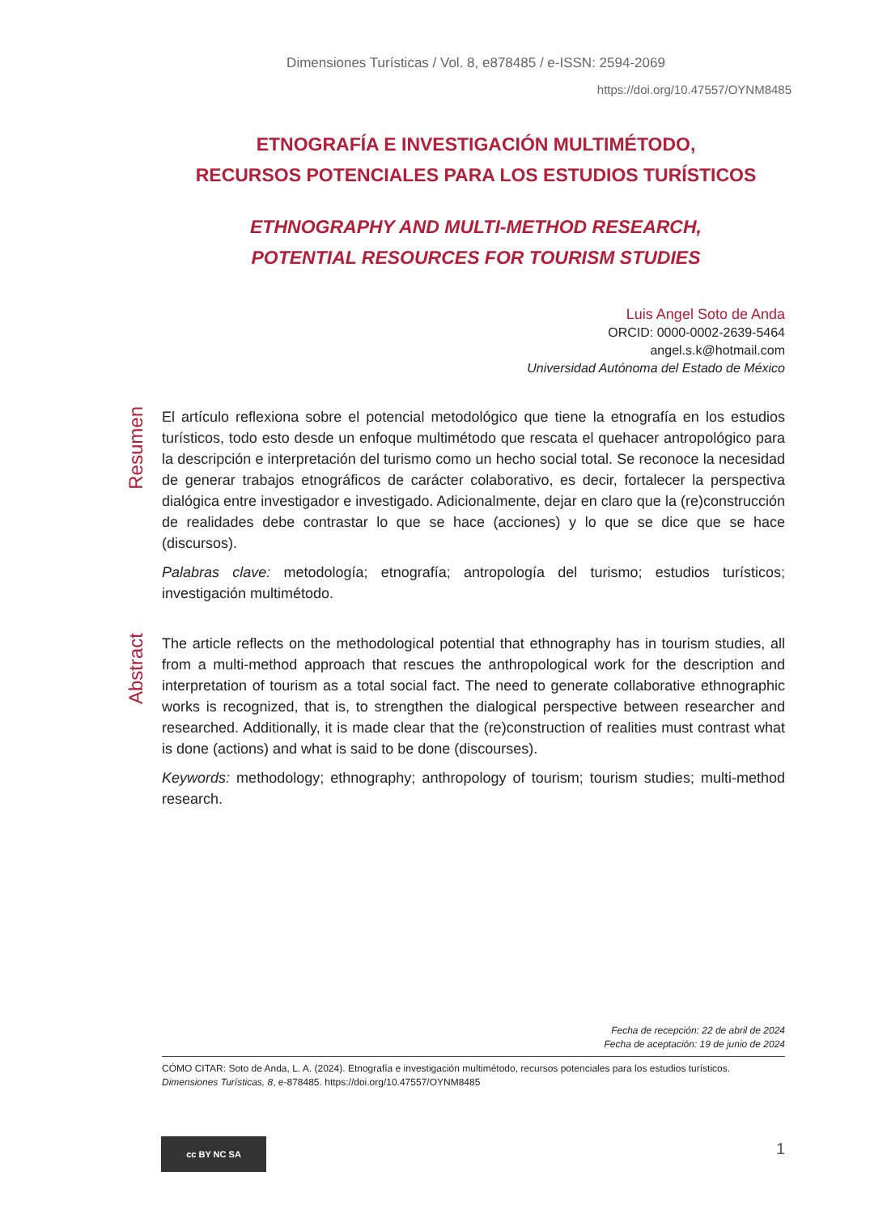Dimensiones Turísticas / Vol. 8, e878485 / e-ISSN: 2594-2069
https://doi.org/10.47557/OYNM8485
ETNOGRAFÍA E INVESTIGACIÓN MULTIMÉTODO,
RECURSOS POTENCIALES PARA LOS ESTUDIOS TURÍSTICOS
ETHNOGRAPHY AND MULTI-METHOD RESEARCH,
POTENTIAL RESOURCES FOR TOURISM STUDIES
Luis Angel Soto de Anda
ORCID: 0000-0002-2639-5464
angel.s.k@hotmail.com
Universidad Autónoma del Estado de México
Resumen
El artículo reflexiona sobre el potencial metodológico que tiene la etnografía en los estudios turísticos, todo esto desde un enfoque multimétodo que rescata el quehacer antropológico para la descripción e interpretación del turismo como un hecho social total. Se reconoce la necesidad de generar trabajos etnográficos de carácter colaborativo, es decir, fortalecer la perspectiva dialógica entre investigador e investigado. Adicionalmente, dejar en claro que la (re)construcción de realidades debe contrastar lo que se hace (acciones) y lo que se dice que se hace (discursos).
Palabras clave: metodología; etnografía; antropología del turismo; estudios turísticos; investigación multimétodo.
Abstract
The article reflects on the methodological potential that ethnography has in tourism studies, all from a multi-method approach that rescues the anthropological work for the description and interpretation of tourism as a total social fact. The need to generate collaborative ethnographic works is recognized, that is, to strengthen the dialogical perspective between researcher and researched. Additionally, it is made clear that the (re)construction of realities must contrast what is done (actions) and what is said to be done (discourses).
Keywords: methodology; ethnography; anthropology of tourism; tourism studies; multi-method research.
Fecha de recepción: 22 de abril de 2024
Fecha de aceptación: 19 de junio de 2024
CÓMO CITAR: Soto de Anda, L. A. (2024). Etnografía e investigación multimétodo, recursos potenciales para los estudios turísticos. Dimensiones Turísticas, 8, e-878485. https://doi.org/10.47557/OYNM8485
cc BY NC SA 1